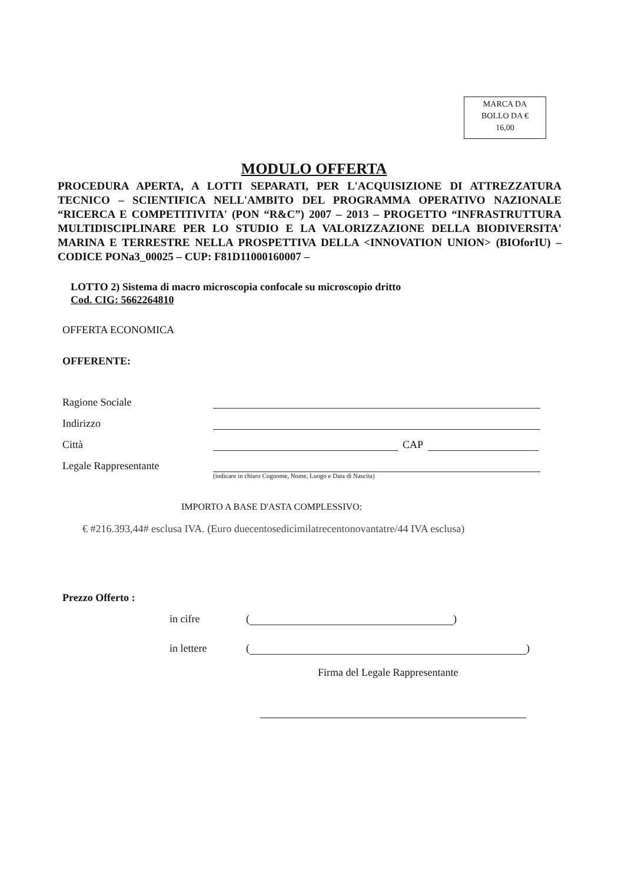MARCA DA
BOLLO DA €
16,00
MODULO OFFERTA
PROCEDURA APERTA, A LOTTI SEPARATI, PER L'ACQUISIZIONE DI ATTREZZATURA TECNICO – SCIENTIFICA NELL'AMBITO DEL PROGRAMMA OPERATIVO NAZIONALE “RICERCA E COMPETITIVITA' (PON “R&C”) 2007 – 2013 – PROGETTO “INFRASTRUTTURA MULTIDISCIPLINARE PER LO STUDIO E LA VALORIZZAZIONE DELLA BIODIVERSITA' MARINA E TERRESTRE NELLA PROSPETTIVA DELLA <INNOVATION UNION> (BIOforIU) – CODICE PONa3_00025 – CUP: F81D11000160007 –
LOTTO 2) Sistema di macro microscopia confocale su microscopio dritto
Cod. CIG: 5662264810
OFFERTA ECONOMICA
OFFERENTE:
Ragione Sociale
Indirizzo
Città CAP
Legale Rappresentante
(indicare in chiaro Cognome, Nome, Luogo e Data di Nascita)
IMPORTO A BASE D'ASTA COMPLESSIVO:
€ #216.393,44# esclusa IVA. (Euro duecentosedicimilatrecentonovantatre/44 IVA esclusa)
Prezzo Offerto :
in cifre ( )
in lettere ( )
Firma del Legale Rappresentante